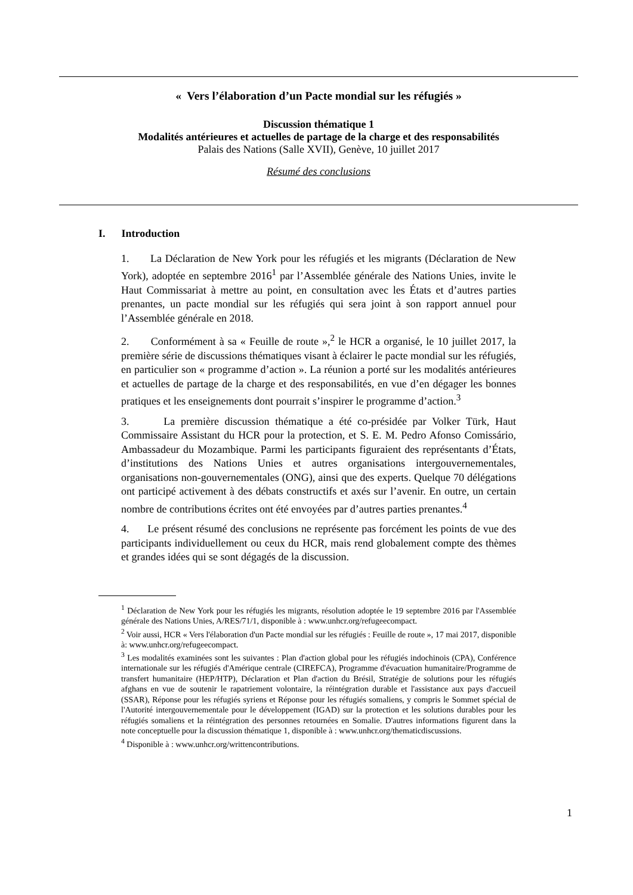« Vers l’élaboration d’un Pacte mondial sur les réfugiés »
Discussion thématique 1
Modalités antérieures et actuelles de partage de la charge et des responsabilités
Palais des Nations (Salle XVII), Genève, 10 juillet 2017
Résumé des conclusions
I. Introduction
1. La Déclaration de New York pour les réfugiés et les migrants (Déclaration de New York), adoptée en septembre 2016<sup>1</sup> par l’Assemblée générale des Nations Unies, invite le Haut Commissariat à mettre au point, en consultation avec les États et d’autres parties prenantes, un pacte mondial sur les réfugiés qui sera joint à son rapport annuel pour l’Assemblée générale en 2018.
2. Conformément à sa « Feuille de route »,<sup>2</sup> le HCR a organisé, le 10 juillet 2017, la première série de discussions thématiques visant à éclairer le pacte mondial sur les réfugiés, en particulier son « programme d’action ». La réunion a porté sur les modalités antérieures et actuelles de partage de la charge et des responsabilités, en vue d’en dégager les bonnes pratiques et les enseignements dont pourrait s’inspirer le programme d’action.<sup>3</sup>
3. La première discussion thématique a été co-présidée par Volker Türk, Haut Commissaire Assistant du HCR pour la protection, et S. E. M. Pedro Afonso Comissário, Ambassadeur du Mozambique. Parmi les participants figuraient des représentants d’États, d’institutions des Nations Unies et autres organisations intergouvernementales, organisations non-gouvernementales (ONG), ainsi que des experts. Quelque 70 délégations ont participé activement à des débats constructifs et axés sur l’avenir. En outre, un certain nombre de contributions écrites ont été envoyées par d’autres parties prenantes.<sup>4</sup>
4. Le présent résumé des conclusions ne représente pas forcément les points de vue des participants individuellement ou ceux du HCR, mais rend globalement compte des thèmes et grandes idées qui se sont dégagés de la discussion.
<sup>1</sup> Déclaration de New York pour les réfugiés les migrants, résolution adoptée le 19 septembre 2016 par l'Assemblée générale des Nations Unies, A/RES/71/1, disponible à : www.unhcr.org/refugeecompact.
<sup>2</sup> Voir aussi, HCR « Vers l'élaboration d'un Pacte mondial sur les réfugiés : Feuille de route », 17 mai 2017, disponible à: www.unhcr.org/refugeecompact.
<sup>3</sup> Les modalités examinées sont les suivantes : Plan d'action global pour les réfugiés indochinois (CPA), Conférence internationale sur les réfugiés d'Amérique centrale (CIREFCA), Programme d'évacuation humanitaire/Programme de transfert humanitaire (HEP/HTP), Déclaration et Plan d'action du Brésil, Stratégie de solutions pour les réfugiés afghans en vue de soutenir le rapatriement volontaire, la réintégration durable et l'assistance aux pays d'accueil (SSAR), Réponse pour les réfugiés syriens et Réponse pour les réfugiés somaliens, y compris le Sommet spécial de l'Autorité intergouvernementale pour le développement (IGAD) sur la protection et les solutions durables pour les réfugiés somaliens et la réintégration des personnes retournées en Somalie. D'autres informations figurent dans la note conceptuelle pour la discussion thématique 1, disponible à : www.unhcr.org/thematicdiscussions.
<sup>4</sup> Disponible à : www.unhcr.org/writtencontributions.
1